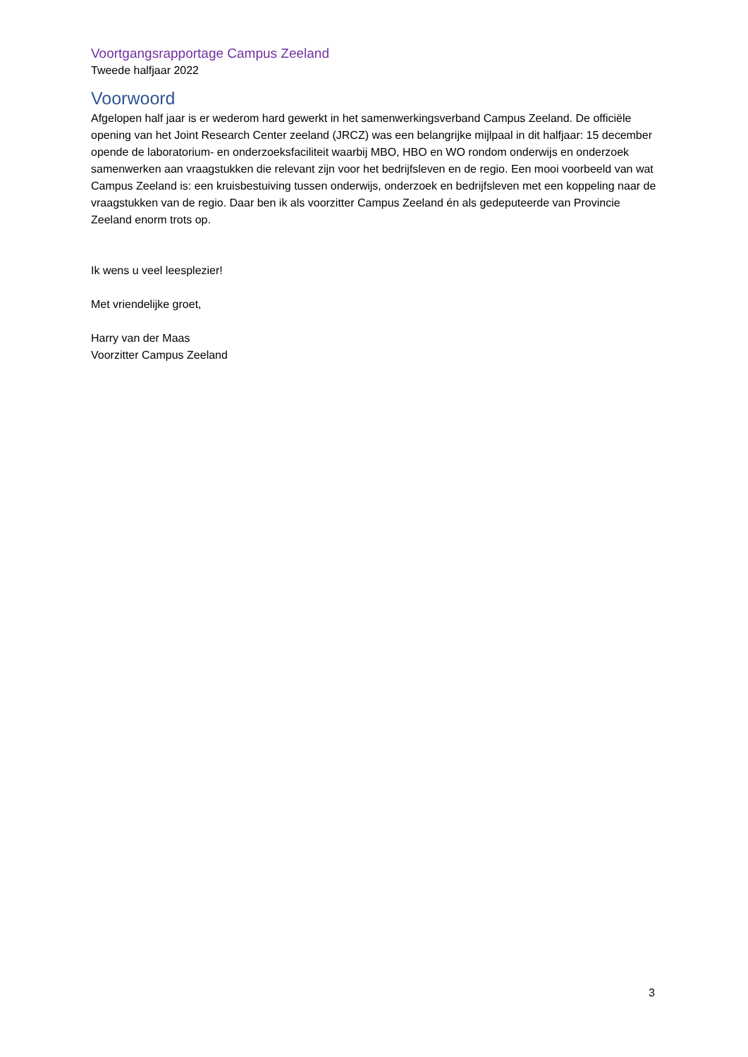Voortgangsrapportage Campus Zeeland
Tweede halfjaar 2022
Voorwoord
Afgelopen half jaar is er wederom hard gewerkt in het samenwerkingsverband Campus Zeeland. De officiële opening van het Joint Research Center zeeland (JRCZ) was een belangrijke mijlpaal in dit halfjaar: 15 december opende de laboratorium- en onderzoeksfaciliteit waarbij MBO, HBO en WO rondom onderwijs en onderzoek samenwerken aan vraagstukken die relevant zijn voor het bedrijfsleven en de regio. Een mooi voorbeeld van wat Campus Zeeland is: een kruisbestuiving tussen onderwijs, onderzoek en bedrijfsleven met een koppeling naar de vraagstukken van de regio. Daar ben ik als voorzitter Campus Zeeland én als gedeputeerde van Provincie Zeeland enorm trots op.
Ik wens u veel leesplezier!
Met vriendelijke groet,
Harry van der Maas
Voorzitter Campus Zeeland
3